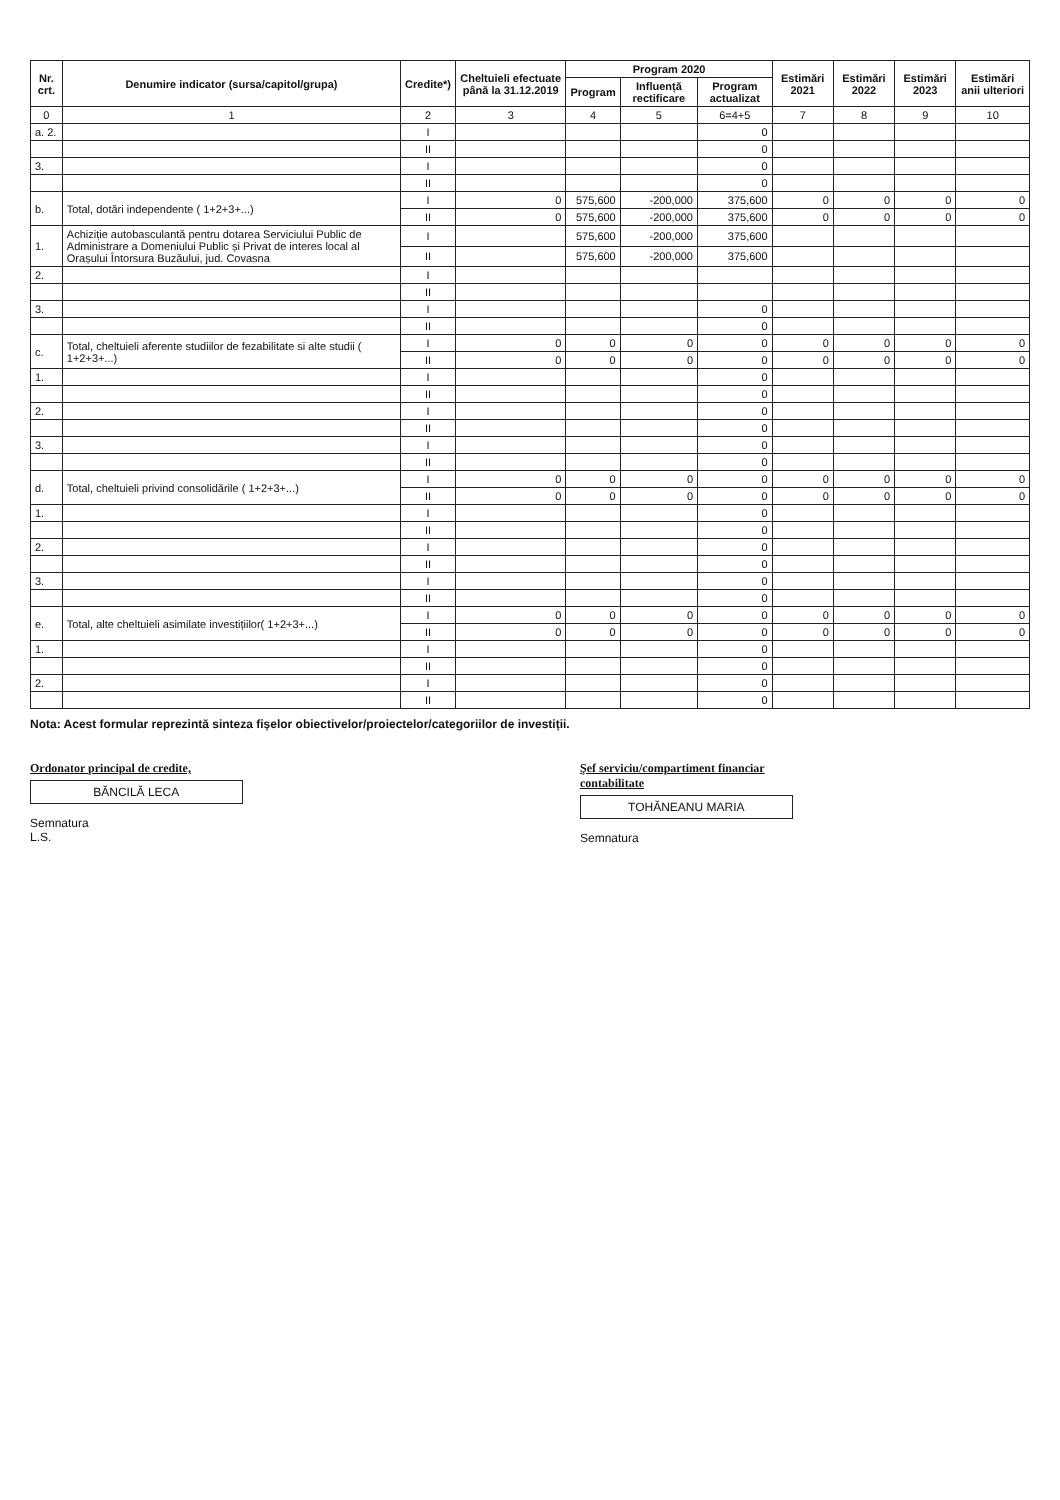| Nr. crt. | Denumire indicator (sursa/capitol/grupa) | Credite*) | Cheltuieli efectuate până la 31.12.2019 | Program 2020 | | | Estimări 2021 | Estimări 2022 | Estimări 2023 | Estimări anii ulteriori |
| --- | --- | --- | --- | --- | --- | --- | --- | --- | --- | --- |
| | | | | Program | Influență rectificare | Program actualizat | | | | |
| 0 | 1 | 2 | 3 | 4 | 5 | 6=4+5 | 7 | 8 | 9 | 10 |
| a. 2. | | I | | | | 0 | | | | |
| | | II | | | | 0 | | | | |
| 3. | | I | | | | 0 | | | | |
| | | II | | | | 0 | | | | |
| b. | Total, dotări independente ( 1+2+3+...) | I | 0 | 575,600 | -200,000 | 375,600 | 0 | 0 | 0 | 0 |
| | | II | 0 | 575,600 | -200,000 | 375,600 | 0 | 0 | 0 | 0 |
| 1. | Achiziție autobasculantă pentru dotarea Serviciului Public de Administrare a Domeniului Public și Privat de interes local al Orașului Întorsura Buzăului, jud. Covasna | I | | 575,600 | -200,000 | 375,600 | | | | |
| | | II | | 575,600 | -200,000 | 375,600 | | | | |
| 2. | | I | | | | | | | | |
| | | II | | | | | | | | |
| 3. | | I | | | | 0 | | | | |
| | | II | | | | 0 | | | | |
| c. | Total, cheltuieli aferente studiilor de fezabilitate si alte studii ( 1+2+3+...) | I | 0 | 0 | 0 | 0 | 0 | 0 | 0 | 0 |
| | | II | 0 | 0 | 0 | 0 | 0 | 0 | 0 | 0 |
| 1. | | I | | | | 0 | | | | |
| | | II | | | | 0 | | | | |
| 2. | | I | | | | 0 | | | | |
| | | II | | | | 0 | | | | |
| 3. | | I | | | | 0 | | | | |
| | | II | | | | 0 | | | | |
| d. | Total, cheltuieli privind consolidările ( 1+2+3+...) | I | 0 | 0 | 0 | 0 | 0 | 0 | 0 | 0 |
| | | II | 0 | 0 | 0 | 0 | 0 | 0 | 0 | 0 |
| 1. | | I | | | | 0 | | | | |
| | | II | | | | 0 | | | | |
| 2. | | I | | | | 0 | | | | |
| | | II | | | | 0 | | | | |
| 3. | | I | | | | 0 | | | | |
| | | II | | | | 0 | | | | |
| e. | Total, alte cheltuieli asimilate investițiilor( 1+2+3+...) | I | 0 | 0 | 0 | 0 | 0 | 0 | 0 | 0 |
| | | II | 0 | 0 | 0 | 0 | 0 | 0 | 0 | 0 |
| 1. | | I | | | | 0 | | | | |
| | | II | | | | 0 | | | | |
| 2. | | I | | | | 0 | | | | |
| | | II | | | | 0 | | | | |
Nota: Acest formular reprezintă sinteza fișelor obiectivelor/proiectelor/categoriilor de investiții.
Ordonator principal de credite,
BĂNCILĂ LECA
Semnatura
L.S.
Şef serviciu/compartiment financiar contabilitate
TOHĂNEANU MARIA
Semnatura